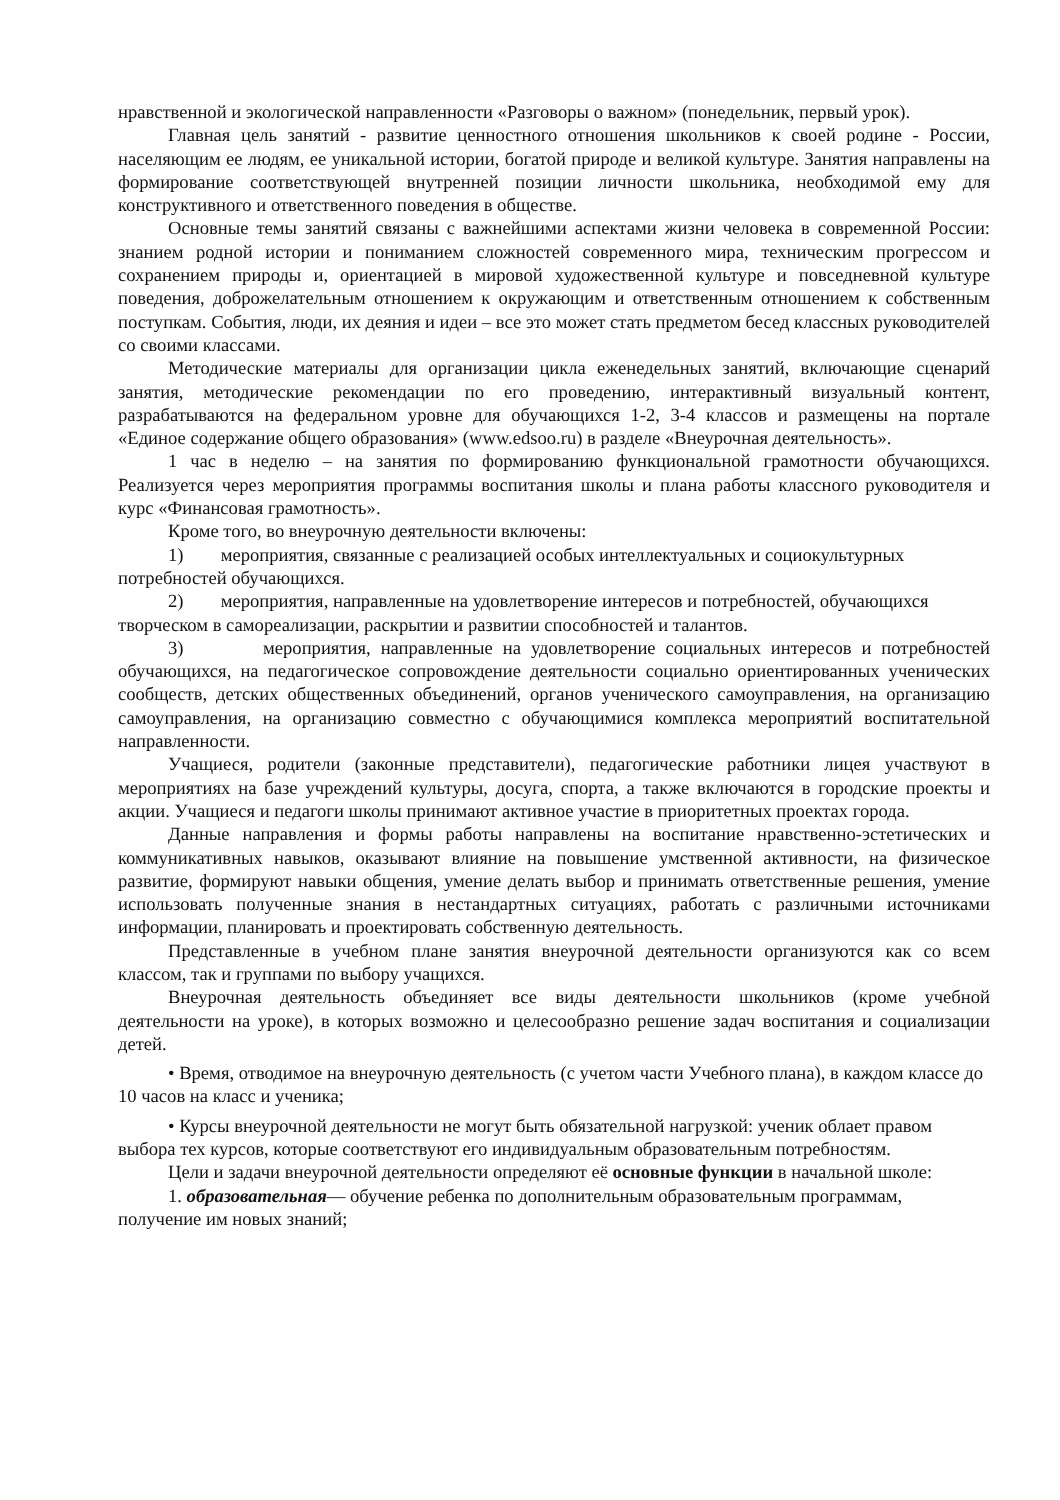нравственной и экологической направленности «Разговоры о важном» (понедельник, первый урок).
Главная цель занятий - развитие ценностного отношения школьников к своей родине - России, населяющим ее людям, ее уникальной истории, богатой природе и великой культуре. Занятия направлены на формирование соответствующей внутренней позиции личности школьника, необходимой ему для конструктивного и ответственного поведения в обществе.
Основные темы занятий связаны с важнейшими аспектами жизни человека в современной России: знанием родной истории и пониманием сложностей современного мира, техническим прогрессом и сохранением природы и, ориентацией в мировой художественной культуре и повседневной культуре поведения, доброжелательным отношением к окружающим и ответственным отношением к собственным поступкам. События, люди, их деяния и идеи – все это может стать предметом бесед классных руководителей со своими классами.
Методические материалы для организации цикла еженедельных занятий, включающие сценарий занятия, методические рекомендации по его проведению, интерактивный визуальный контент, разрабатываются на федеральном уровне для обучающихся 1-2, 3-4 классов и размещены на портале «Единое содержание общего образования» (www.edsoo.ru) в разделе «Внеурочная деятельность».
1 час в неделю – на занятия по формированию функциональной грамотности обучающихся. Реализуется через мероприятия программы воспитания школы и плана работы классного руководителя и курс «Финансовая грамотность».
Кроме того, во внеурочную деятельности включены:
1) мероприятия, связанные с реализацией особых интеллектуальных и социокультурных потребностей обучающихся.
2) мероприятия, направленные на удовлетворение интересов и потребностей, обучающихся творческом в самореализации, раскрытии и развитии способностей и талантов.
3) мероприятия, направленные на удовлетворение социальных интересов и потребностей обучающихся, на педагогическое сопровождение деятельности социально ориентированных ученических сообществ, детских общественных объединений, органов ученического самоуправления, на организацию самоуправления, на организацию совместно с обучающимися комплекса мероприятий воспитательной направленности.
Учащиеся, родители (законные представители), педагогические работники лицея участвуют в мероприятиях на базе учреждений культуры, досуга, спорта, а также включаются в городские проекты и акции. Учащиеся и педагоги школы принимают активное участие в приоритетных проектах города.
Данные направления и формы работы направлены на воспитание нравственно-эстетических и коммуникативных навыков, оказывают влияние на повышение умственной активности, на физическое развитие, формируют навыки общения, умение делать выбор и принимать ответственные решения, умение использовать полученные знания в нестандартных ситуациях, работать с различными источниками информации, планировать и проектировать собственную деятельность.
Представленные в учебном плане занятия внеурочной деятельности организуются как со всем классом, так и группами по выбору учащихся.
Внеурочная деятельность объединяет все виды деятельности школьников (кроме учебной деятельности на уроке), в которых возможно и целесообразно решение задач воспитания и социализации детей.
• Время, отводимое на внеурочную деятельность (с учетом части Учебного плана), в каждом классе до 10 часов на класс и ученика;
• Курсы внеурочной деятельности не могут быть обязательной нагрузкой: ученик облает правом выбора тех курсов, которые соответствуют его индивидуальным образовательным потребностям.
Цели и задачи внеурочной деятельности определяют её основные функции в начальной школе:
1. образовательная— обучение ребенка по дополнительным образовательным программам, получение им новых знаний;